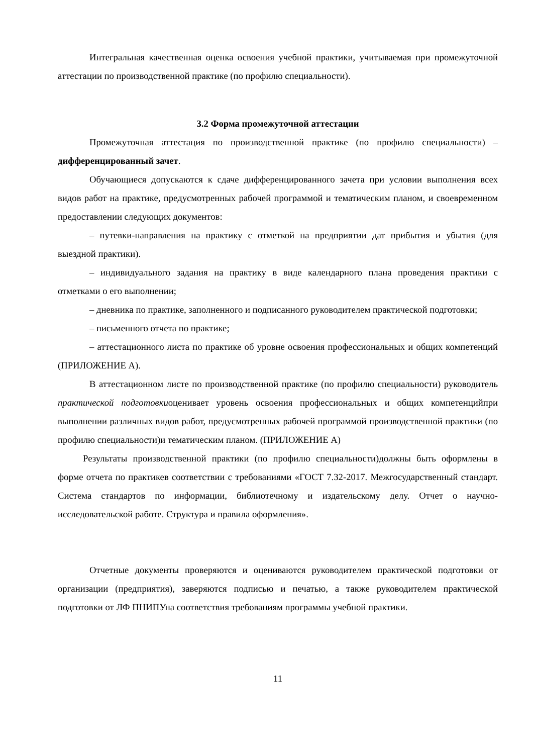Интегральная качественная оценка освоения учебной практики, учитываемая при промежуточной аттестации по производственной практике (по профилю специальности).
3.2 Форма промежуточной аттестации
Промежуточная аттестация по производственной практике (по профилю специальности) – дифференцированный зачет.
Обучающиеся допускаются к сдаче дифференцированного зачета при условии выполнения всех видов работ на практике, предусмотренных рабочей программой и тематическим планом, и своевременном предоставлении следующих документов:
– путевки-направления на практику с отметкой на предприятии дат прибытия и убытия (для выездной практики).
– индивидуального задания на практику в виде календарного плана проведения практики с отметками о его выполнении;
– дневника по практике, заполненного и подписанного руководителем практической подготовки;
– письменного отчета по практике;
– аттестационного листа по практике об уровне освоения профессиональных и общих компетенций (ПРИЛОЖЕНИЕ А).
В аттестационном листе по производственной практике (по профилю специальности) руководитель практической подготовкиоценивает уровень освоения профессиональных и общих компетенцийпри выполнении различных видов работ, предусмотренных рабочей программой производственной практики (по профилю специальности)и тематическим планом. (ПРИЛОЖЕНИЕ А)
Результаты производственной практики (по профилю специальности)должны быть оформлены в форме отчета по практикев соответствии с требованиями «ГОСТ 7.32-2017. Межгосударственный стандарт. Система стандартов по информации, библиотечному и издательскому делу. Отчет о научно-исследовательской работе. Структура и правила оформления».
Отчетные документы проверяются и оцениваются руководителем практической подготовки от организации (предприятия), заверяются подписью и печатью, а также руководителем практической подготовки от ЛФ ПНИПУна соответствия требованиям программы учебной практики.
11